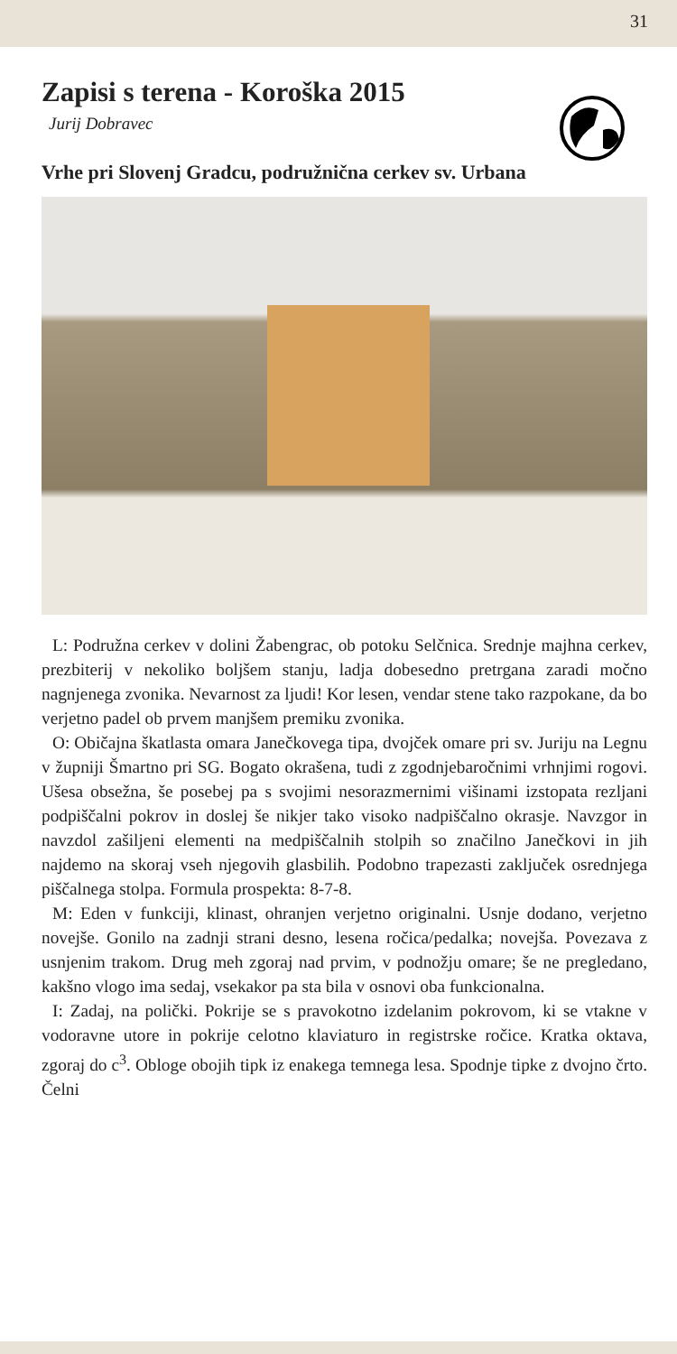31
Zapisi s terena - Koroška 2015
Jurij Dobravec
Vrhe pri Slovenj Gradcu, podružnična cerkev sv. Urbana
L: Podružna cerkev v dolini Žabengrac, ob potoku Selčnica. Srednje majhna cerkev, prezbiterij v nekoliko boljšem stanju, ladja dobesedno pretrgana zaradi močno nagnjenega zvonika. Nevarnost za ljudi! Kor lesen, vendar stene tako razpokane, da bo verjetno padel ob prvem manjšem premiku zvonika.
O: Običajna škatlasta omara Janečkovega tipa, dvojček omare pri sv. Juriju na Legnu v župniji Šmartno pri SG. Bogato okrašena, tudi z zgodnjebaročnimi vrhnjimi rogovi. Ušesa obsežna, še posebej pa s svojimi nesorazmernimi višinami izstopata rezljani podpiščalni pokrov in doslej še nikjer tako visoko nadpiščalno okrasje. Navzgor in navzdol zašiljeni elementi na medpiščalnih stolpih so značilno Janečkovi in jih najdemo na skoraj vseh njegovih glasbilih. Podobno trapezasti zaključek osrednjega piščalnega stolpa. Formula prospekta: 8-7-8.
M: Eden v funkciji, klinast, ohranjen verjetno originalni. Usnje dodano, verjetno novejše. Gonilo na zadnji strani desno, lesena ročica/pedalka; novejša. Povezava z usnjenim trakom. Drug meh zgoraj nad prvim, v podnožju omare; še ne pregledano, kakšno vlogo ima sedaj, vsekakor pa sta bila v osnovi oba funkcionalna.
I: Zadaj, na polički. Pokrije se s pravokotno izdelanim pokrovom, ki se vtakne v vodoravne utore in pokrije celotno klaviaturo in registrske ročice. Kratka oktava, zgoraj do c<sup>3</sup>. Obloge obojih tipk iz enakega temnega lesa. Spodnje tipke z dvojno črto. Čelni